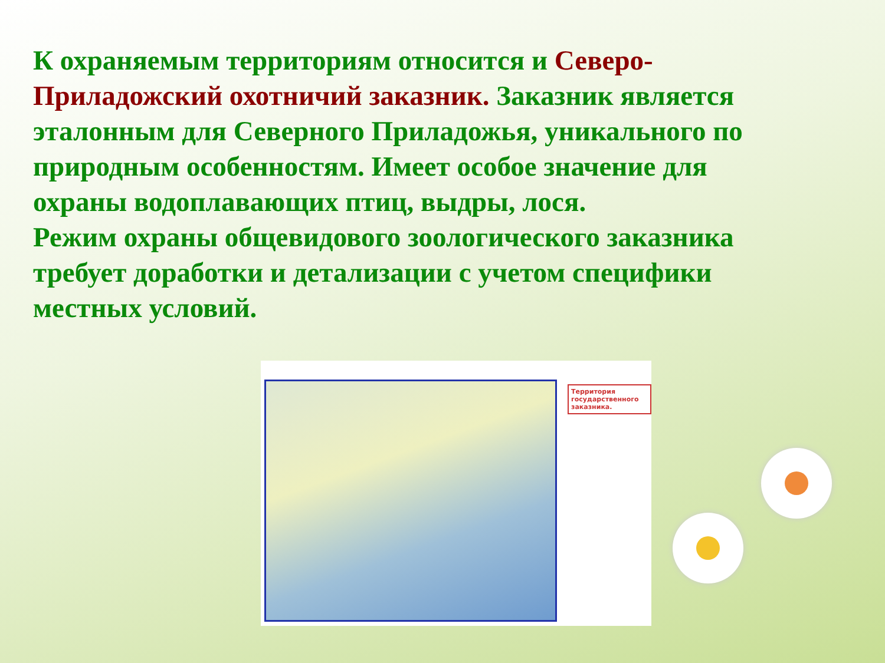К охраняемым территориям относится и Северо-Приладожский охотничий заказник. Заказник является эталонным для Северного Приладожья, уникального по природным особенностям. Имеет особое значение для охраны водоплавающих птиц, выдры, лося.
Режим охраны общевидового зоологического заказника требует доработки и детализации с учетом специфики местных условий.
Территория государственного заказника.